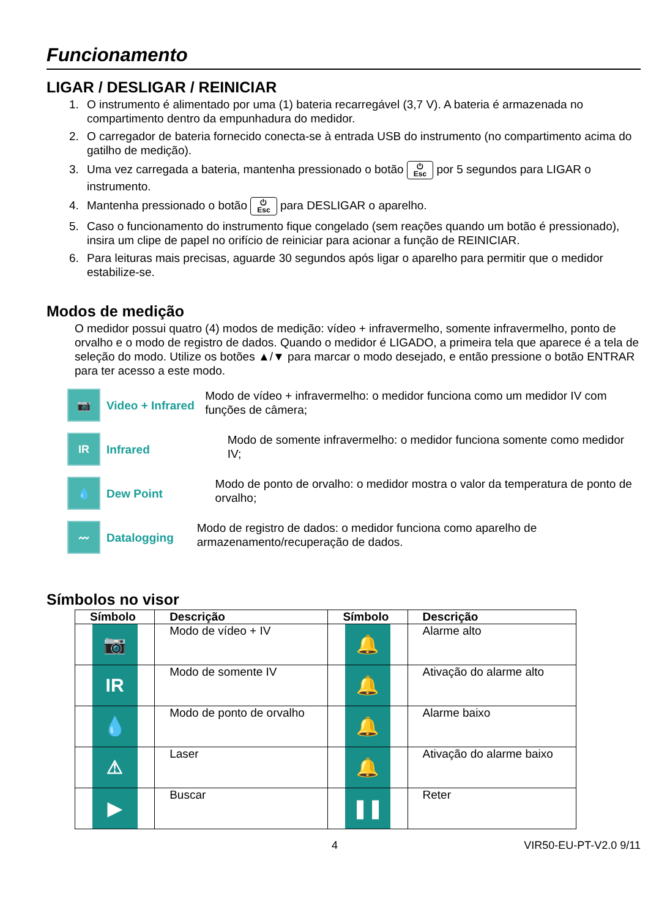Funcionamento
LIGAR / DESLIGAR / REINICIAR
1. O instrumento é alimentado por uma (1) bateria recarregável (3,7 V). A bateria é armazenada no compartimento dentro da empunhadura do medidor.
2. O carregador de bateria fornecido conecta-se à entrada USB do instrumento (no compartimento acima do gatilho de medição).
3. Uma vez carregada a bateria, mantenha pressionado o botão ⏻
Esc por 5 segundos para LIGAR o instrumento.
4. Mantenha pressionado o botão ⏻
Esc para DESLIGAR o aparelho.
5. Caso o funcionamento do instrumento fique congelado (sem reações quando um botão é pressionado), insira um clipe de papel no orifício de reiniciar para acionar a função de REINICIAR.
6. Para leituras mais precisas, aguarde 30 segundos após ligar o aparelho para permitir que o medidor estabilize-se.
Modos de medição
O medidor possui quatro (4) modos de medição: vídeo + infravermelho, somente infravermelho, ponto de orvalho e o modo de registro de dados. Quando o medidor é LIGADO, a primeira tela que aparece é a tela de seleção do modo. Utilize os botões ▲/▼ para marcar o modo desejado, e então pressione o botão ENTRAR para ter acesso a este modo.
📷
Video + Infrared
Modo de vídeo + infravermelho: o medidor funciona como um medidor IV com funções de câmera;
IR
Infrared
Modo de somente infravermelho: o medidor funciona somente como medidor IV;
💧
Dew Point
Modo de ponto de orvalho: o medidor mostra o valor da temperatura de ponto de orvalho;
〰
Datalogging
Modo de registro de dados: o medidor funciona como aparelho de armazenamento/recuperação de dados.
Símbolos no visor
| Símbolo | Descrição | Símbolo | Descrição |
| --- | --- | --- | --- |
| 📷 | Modo de vídeo + IV | 🔔 | Alarme alto |
| IR | Modo de somente IV | 🔔 | Ativação do alarme alto |
| 💧 | Modo de ponto de orvalho | 🔔 | Alarme baixo |
| ⚠ | Laser | 🔔 | Ativação do alarme baixo |
| ▶ | Buscar | ❚❚ | Reter |
4 VIR50-EU-PT-V2.0 9/11